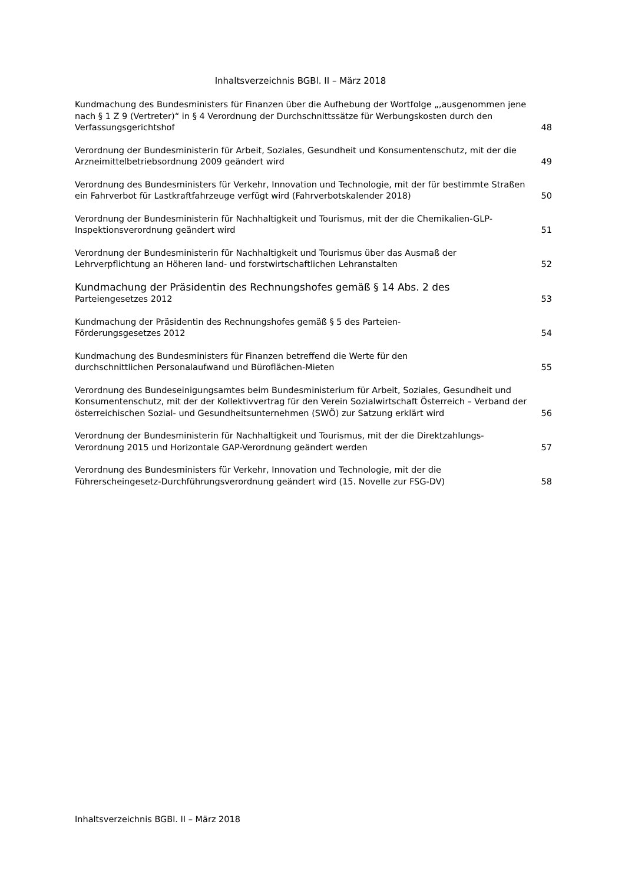Inhaltsverzeichnis BGBl. II – März 2018
Kundmachung des Bundesministers für Finanzen über die Aufhebung der Wortfolge „‚ausgenommen jene nach § 1 Z 9 (Vertreter)“ in § 4 Verordnung der Durchschnittssätze für Werbungskosten durch den Verfassungsgerichtshof
48
Verordnung der Bundesministerin für Arbeit, Soziales, Gesundheit und Konsumentenschutz, mit der die Arzneimittelbetriebsordnung 2009 geändert wird
49
Verordnung des Bundesministers für Verkehr, Innovation und Technologie, mit der für bestimmte Straßen ein Fahrverbot für Lastkraftfahrzeuge verfügt wird (Fahrverbotskalender 2018)
50
Verordnung der Bundesministerin für Nachhaltigkeit und Tourismus, mit der die Chemikalien-GLP-Inspektionsverordnung geändert wird
51
Verordnung der Bundesministerin für Nachhaltigkeit und Tourismus über das Ausmaß der Lehrverpflichtung an Höheren land- und forstwirtschaftlichen Lehranstalten
52
Kundmachung der Präsidentin des Rechnungshofes gemäß § 14 Abs. 2 des
Parteiengesetzes 2012
53
Kundmachung der Präsidentin des Rechnungshofes gemäß § 5 des Parteien-
Förderungsgesetzes 2012
54
Kundmachung des Bundesministers für Finanzen betreffend die Werte für den
durchschnittlichen Personalaufwand und Büroflächen-Mieten
55
Verordnung des Bundeseinigungsamtes beim Bundesministerium für Arbeit, Soziales, Gesundheit und Konsumentenschutz, mit der der Kollektivvertrag für den Verein Sozialwirtschaft Österreich – Verband der österreichischen Sozial- und Gesundheitsunternehmen (SWÖ) zur Satzung erklärt wird
56
Verordnung der Bundesministerin für Nachhaltigkeit und Tourismus, mit der die Direktzahlungs-Verordnung 2015 und Horizontale GAP-Verordnung geändert werden
57
Verordnung des Bundesministers für Verkehr, Innovation und Technologie, mit der die Führerscheingesetz-Durchführungsverordnung geändert wird (15. Novelle zur FSG-DV)
58
Inhaltsverzeichnis BGBl. II – März 2018